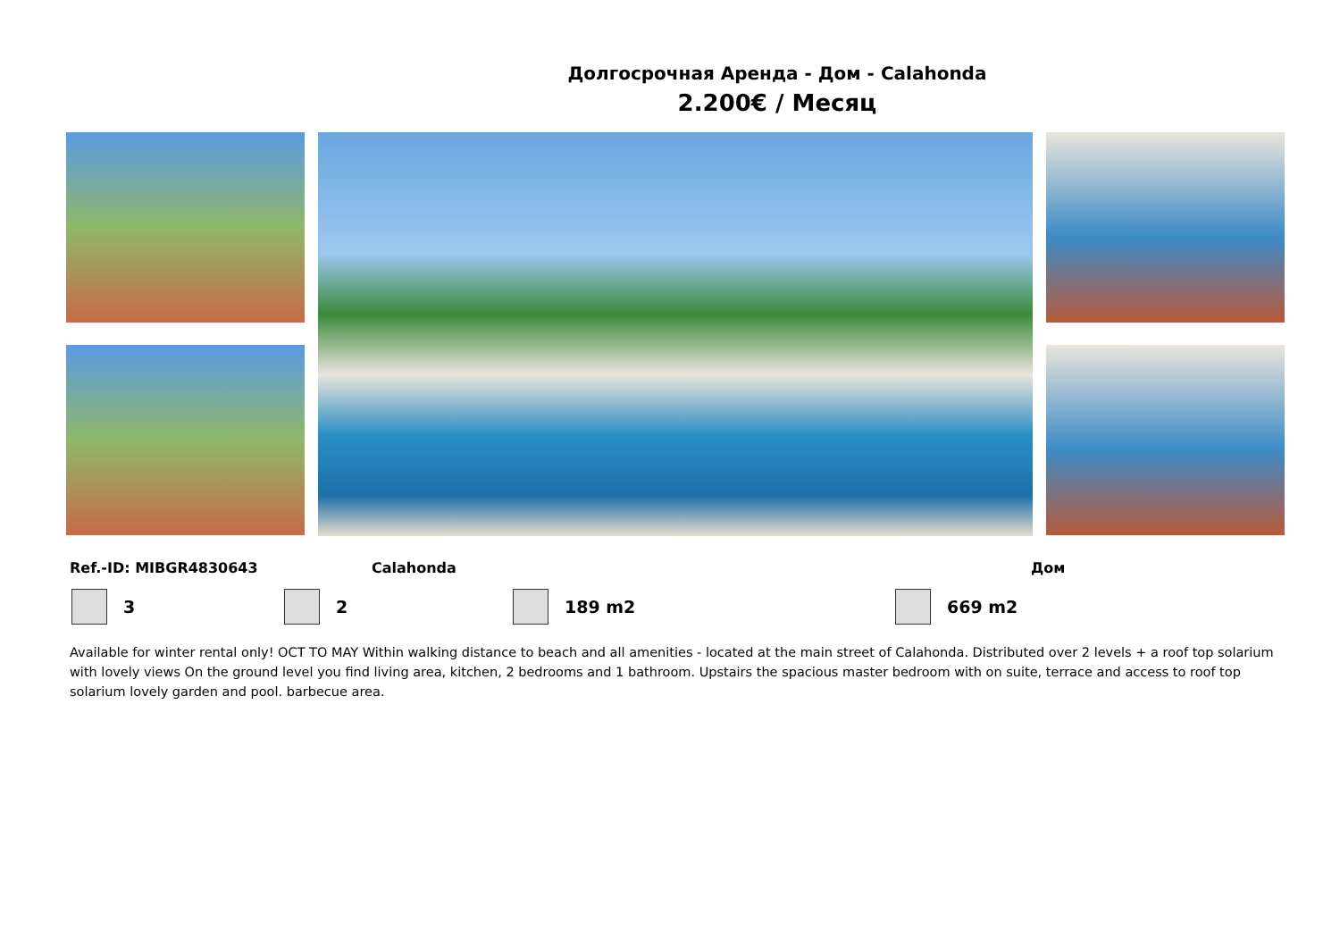Долгосрочная Аренда - Дом - Calahonda
2.200€ / Месяц
Ref.-ID: MIBGR4830643 Calahonda Дом
3 2 189 m2 669 m2
Available for winter rental only! OCT TO MAY Within walking distance to beach and all amenities - located at the main street of Calahonda. Distributed over 2 levels + a roof top solarium with lovely views On the ground level you find living area, kitchen, 2 bedrooms and 1 bathroom. Upstairs the spacious master bedroom with on suite, terrace and access to roof top solarium lovely garden and pool. barbecue area.